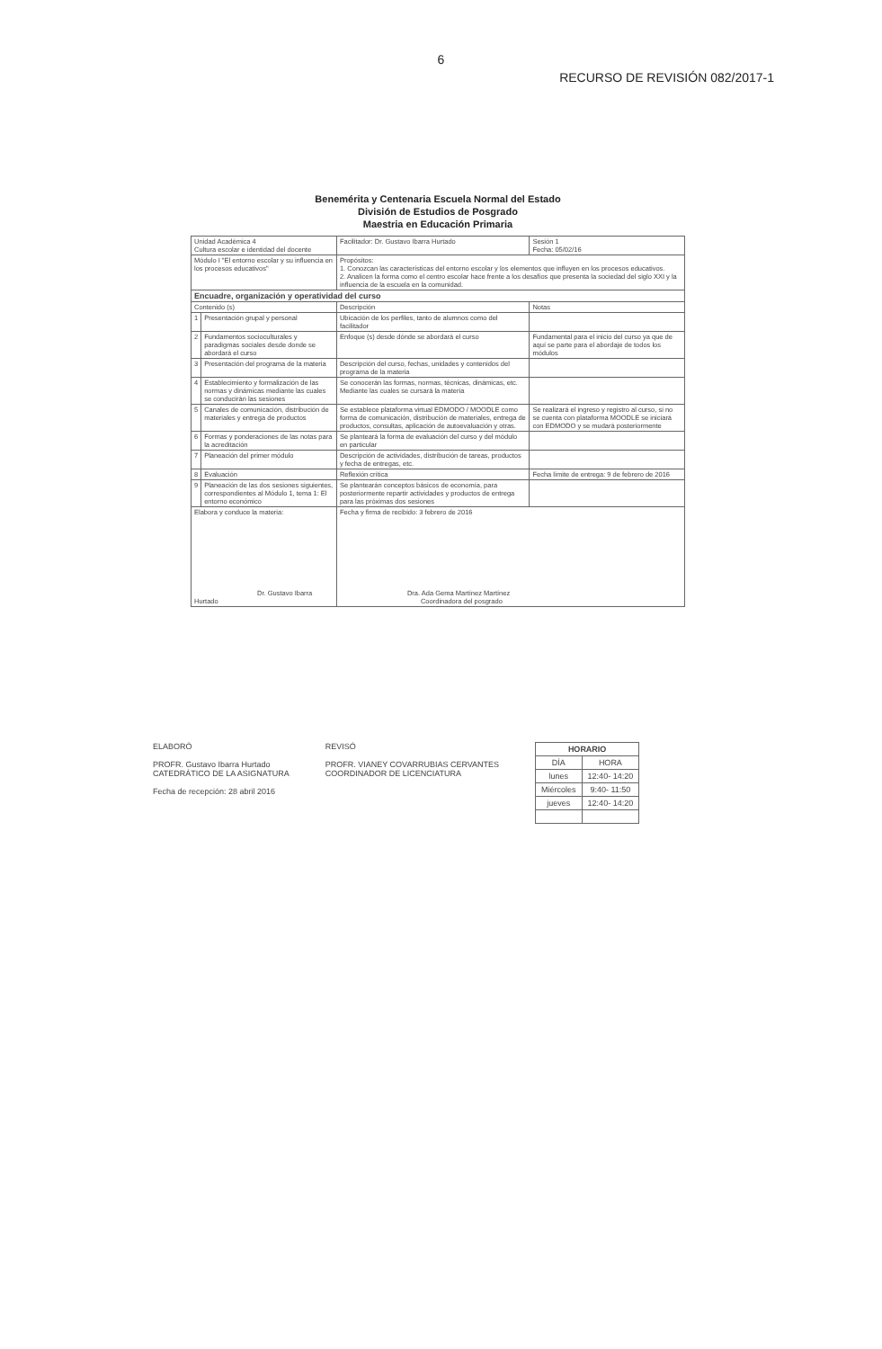6
RECURSO DE REVISIÓN 082/2017-1
Benemérita y Centenaria Escuela Normal del Estado
División de Estudios de Posgrado
Maestria en Educación Primaria
| Unidad Académica 4 Cultura escolar e identidad del docente | | Facilitador: Dr. Gustavo Ibarra Hurtado | Sesión 1 Fecha: 05/02/16 |
| Módulo I "El entorno escolar y su influencia en los procesos educativos" | | Propósitos: 1. Conozcan las características del entorno escolar y los elementos que influyen en los procesos educativos. 2. Analicen la forma como el centro escolar hace frente a los desafíos que presenta la sociedad del siglo XXI y la influencia de la escuela en la comunidad. | |
| Encuadre, organización y operatividad del curso | | | |
| Contenido (s) | | Descripción | Notas |
| 1 | Presentación grupal y personal | Ubicación de los perfiles, tanto de alumnos como del facilitador | |
| 2 | Fundamentos socioculturales y paradigmas sociales desde donde se abordará el curso | Enfoque (s) desde dónde se abordará el curso | Fundamental para el inicio del curso ya que de aquí se parte para el abordaje de todos los módulos |
| 3 | Presentación del programa de la materia | Descripción del curso, fechas, unidades y contenidos del programa de la materia | |
| 4 | Establecimiento y formalización de las normas y dinámicas mediante las cuales se conducirán las sesiones | Se conocerán las formas, normas, técnicas, dinámicas, etc. Mediante las cuales se cursará la materia | |
| 5 | Canales de comunicación, distribución de materiales y entrega de productos | Se establece plataforma virtual EDMODO / MOODLE como forma de comunicación, distribución de materiales, entrega de productos, consultas, aplicación de autoevaluación y otras. | Se realizará el ingreso y registro al curso, si no se cuenta con plataforma MOODLE se iniciará con EDMODO y se mudará posteriormente |
| 6 | Formas y ponderaciones de las notas para la acreditación | Se planteará la forma de evaluación del curso y del módulo en particular | |
| 7 | Planeación del primer módulo | Descripción de actividades, distribución de tareas, productos y fecha de entregas, etc. | |
| 8 | Evaluación | Reflexión crítica | Fecha límite de entrega: 9 de febrero de 2016 |
| 9 | Planeación de las dos sesiones siguientes, correspondientes al Módulo 1, tema 1: El entorno económico | Se plantearán conceptos básicos de economía, para posteriormente repartir actividades y productos de entrega para las próximas dos sesiones | |
| Elabora y conduce la materia: Dr. Gustavo Ibarra Hurtado | | Fecha y firma de recibido: 3 febrero de 2016 Dra. Ada Gema Martínez Martínez Coordinadora del posgrado | |
ELABORÓ
PROFR. Gustavo Ibarra Hurtado
CATEDRÁTICO DE LA ASIGNATURA
Fecha de recepción: 28 abril 2016
REVISÓ
PROFR. VIANEY COVARRUBIAS CERVANTES
COORDINADOR DE LICENCIATURA
| HORARIO | |
| DÍA | HORA |
| lunes | 12:40- 14:20 |
| Miércoles | 9:40- 11:50 |
| jueves | 12:40- 14:20 |